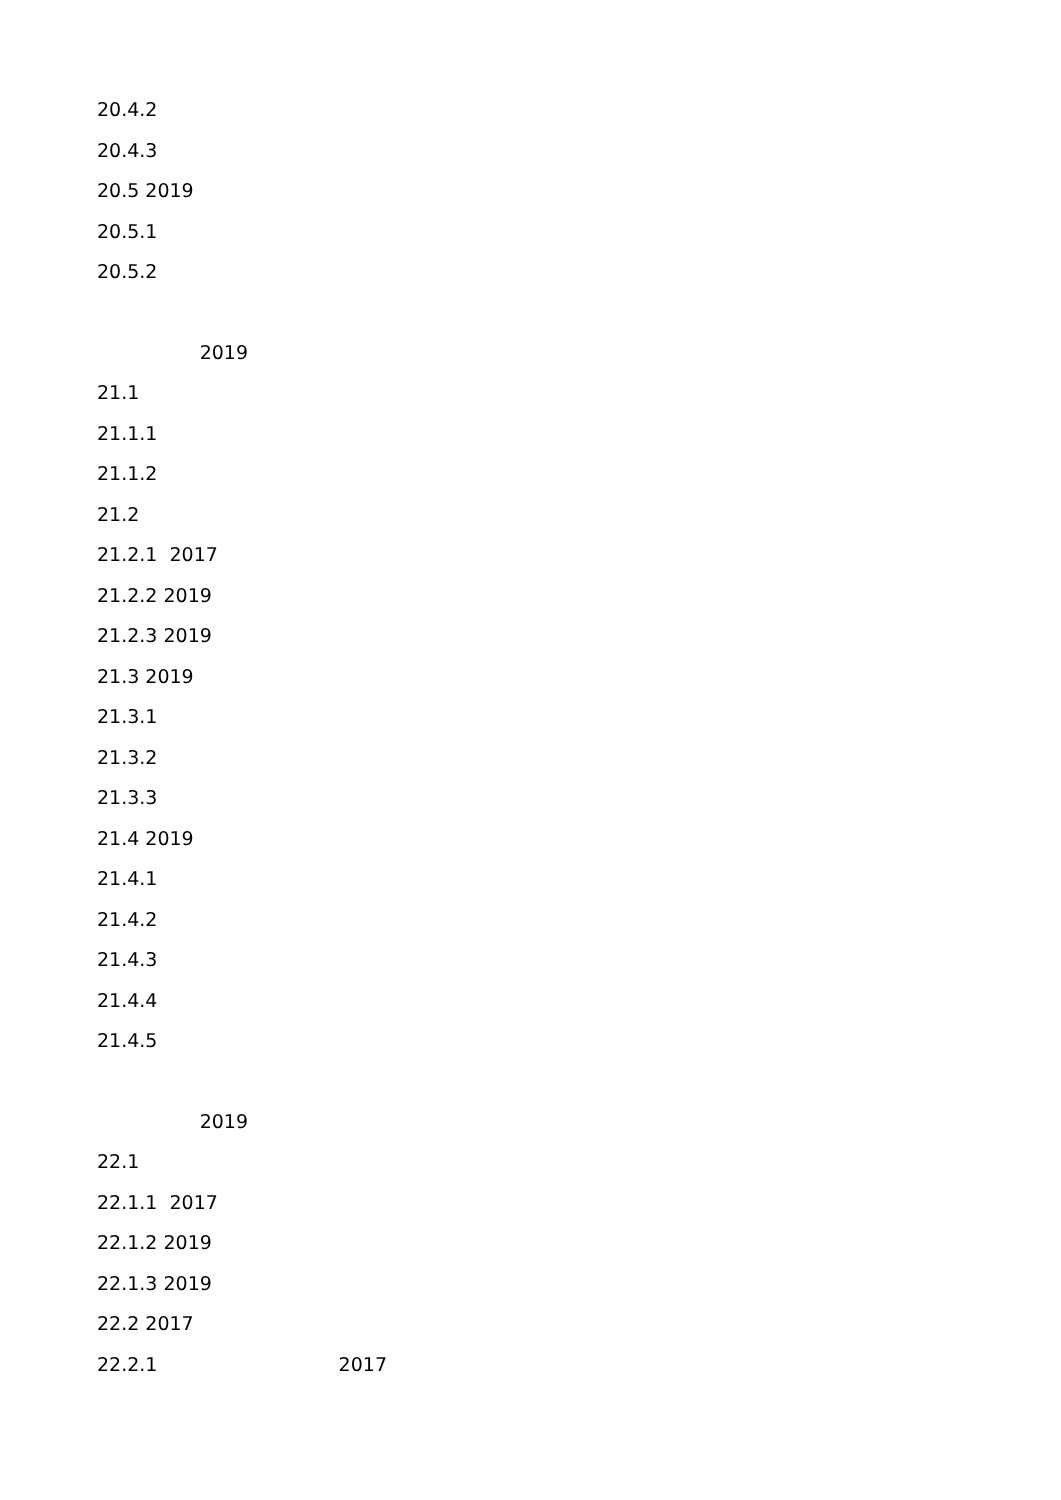20.4.2
20.4.3
20.5 2019
20.5.1
20.5.2
2019
21.1
21.1.1
21.1.2
21.2
21.2.1 2017
21.2.2 2019
21.2.3 2019
21.3 2019
21.3.1
21.3.2
21.3.3
21.4 2019
21.4.1
21.4.2
21.4.3
21.4.4
21.4.5
2019
22.1
22.1.1 2017
22.1.2 2019
22.1.3 2019
22.2 2017
22.2.1 2017